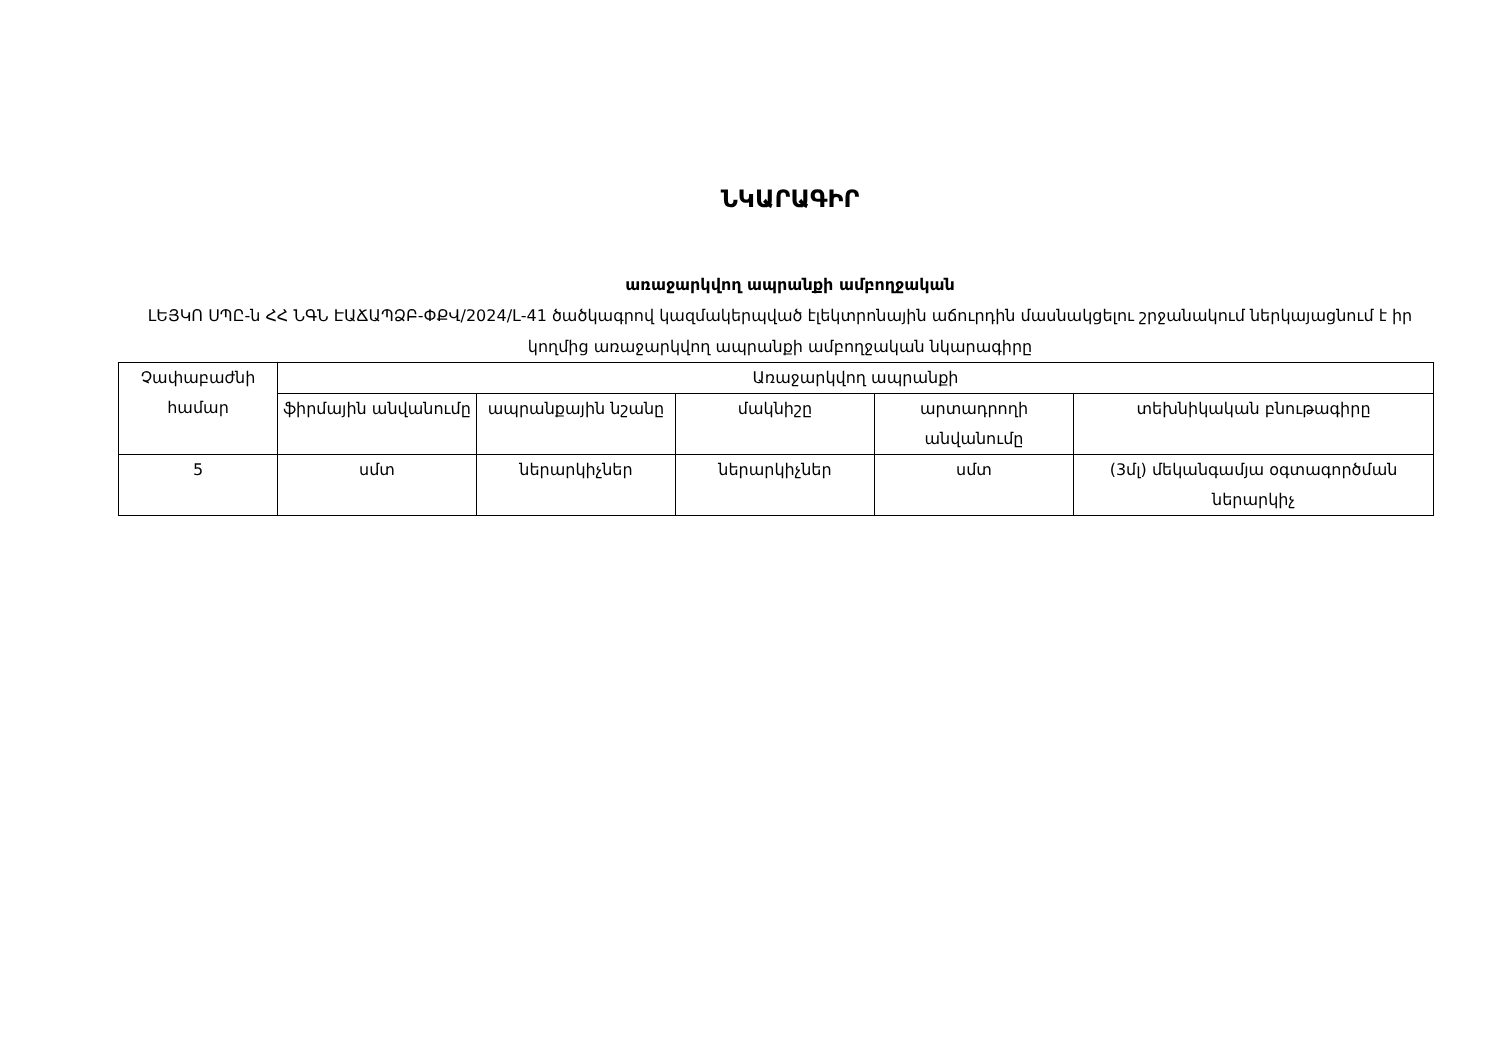ՆԿԱՐԱԳԻՐ
առաջարկվող ապրանքի ամբողջական
ԼԵՅԿՈ ՍՊԸ-ն ՀՀ ՆԳՆ ԷԱՃԱՊՁԲ-ՓՔՎ/2024/L-41 ծածկագրով կազմակերպված էլեկտրոնային աճուրդին մասնակցելու շրջանակում ներկայացնում է իր կողմից առաջարկվող ապրանքի ամբողջական նկարագիրը
| Չափաբաժնի համար | Առաջարկվող ապրանքի | | | | |
| --- | --- | --- | --- | --- | --- |
| | ֆիրմային անվանումը | ապրանքային նշանը | մակնիշը | արտադրողի անվանումը | տեխնիկական բնութագիրը |
| 5 | սմտ | ներարկիչներ | ներարկիչներ | սմտ | (3մլ) մեկանգամյա օգտագործման ներարկիչ |